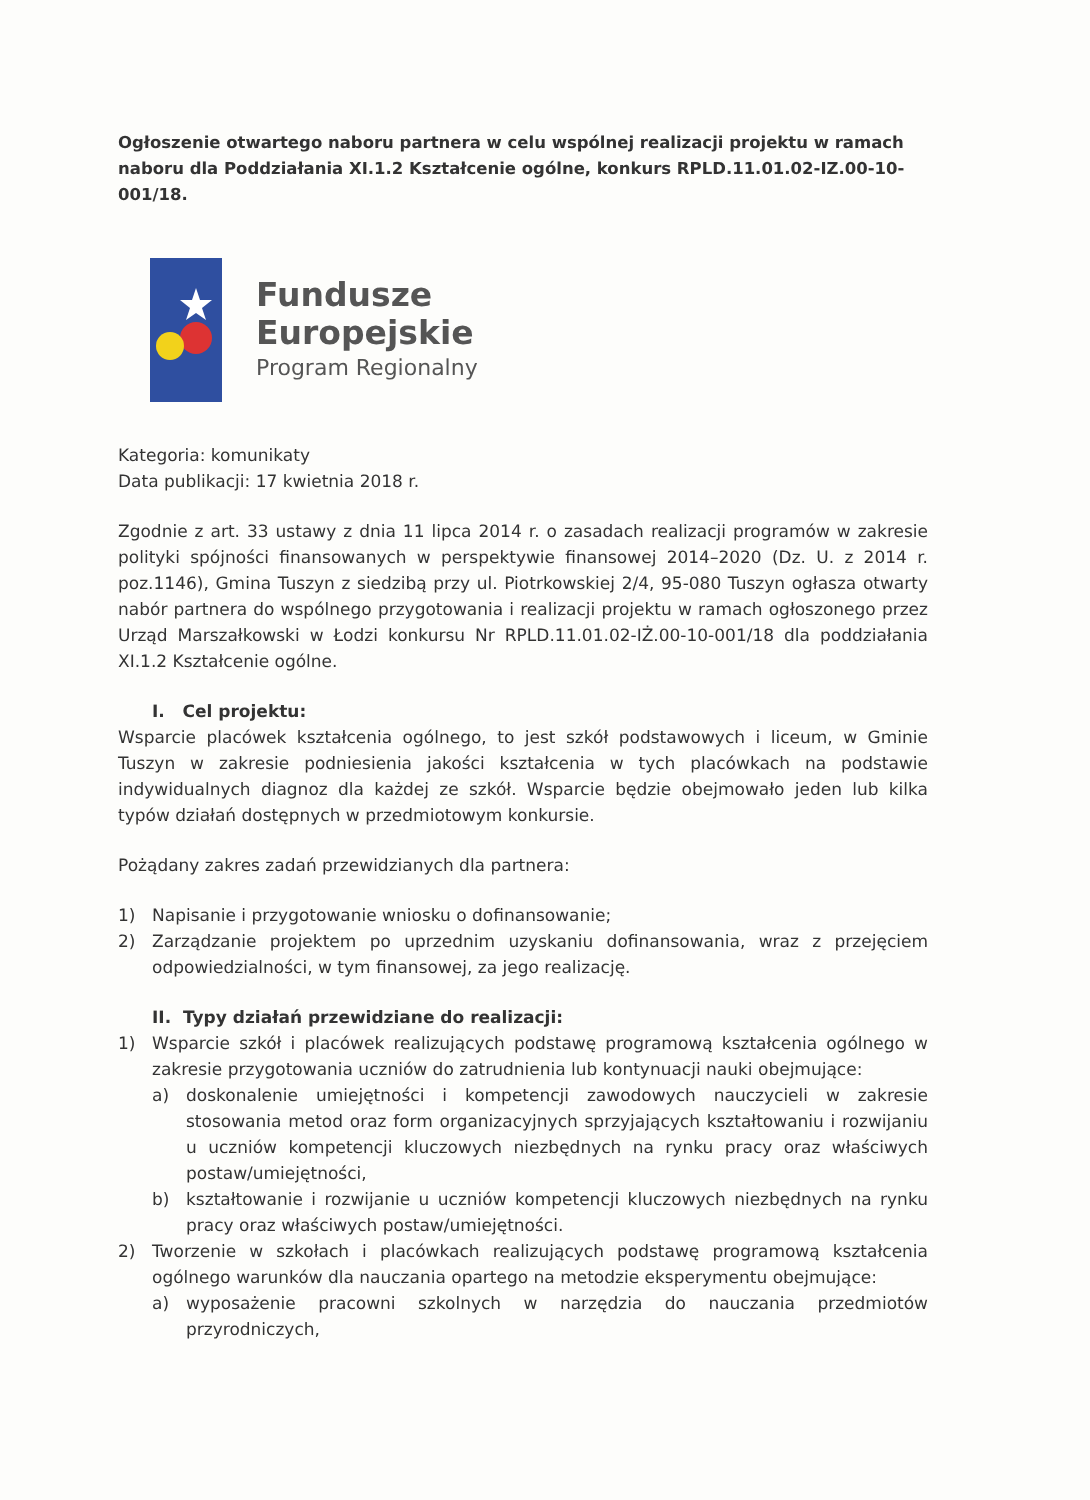Ogłoszenie otwartego naboru partnera w celu wspólnej realizacji projektu w ramach naboru dla Poddziałania XI.1.2 Kształcenie ogólne, konkurs RPLD.11.01.02-IZ.00-10-001/18.
Fundusze
Europejskie
Program Regionalny
Kategoria: komunikaty
Data publikacji: 17 kwietnia 2018 r.
Zgodnie z art. 33 ustawy z dnia 11 lipca 2014 r. o zasadach realizacji programów w zakresie polityki spójności finansowanych w perspektywie finansowej 2014–2020 (Dz. U. z 2014 r. poz.1146), Gmina Tuszyn z siedzibą przy ul. Piotrkowskiej 2/4, 95-080 Tuszyn ogłasza otwarty nabór partnera do wspólnego przygotowania i realizacji projektu w ramach ogłoszonego przez Urząd Marszałkowski w Łodzi konkursu Nr RPLD.11.01.02-IŻ.00-10-001/18 dla poddziałania XI.1.2 Kształcenie ogólne.
I. Cel projektu:
Wsparcie placówek kształcenia ogólnego, to jest szkół podstawowych i liceum, w Gminie Tuszyn w zakresie podniesienia jakości kształcenia w tych placówkach na podstawie indywidualnych diagnoz dla każdej ze szkół. Wsparcie będzie obejmowało jeden lub kilka typów działań dostępnych w przedmiotowym konkursie.
Pożądany zakres zadań przewidzianych dla partnera:
1) Napisanie i przygotowanie wniosku o dofinansowanie;
2) Zarządzanie projektem po uprzednim uzyskaniu dofinansowania, wraz z przejęciem odpowiedzialności, w tym finansowej, za jego realizację.
II. Typy działań przewidziane do realizacji:
1) Wsparcie szkół i placówek realizujących podstawę programową kształcenia ogólnego w zakresie przygotowania uczniów do zatrudnienia lub kontynuacji nauki obejmujące:
a) doskonalenie umiejętności i kompetencji zawodowych nauczycieli w zakresie stosowania metod oraz form organizacyjnych sprzyjających kształtowaniu i rozwijaniu u uczniów kompetencji kluczowych niezbędnych na rynku pracy oraz właściwych postaw/umiejętności,
b) kształtowanie i rozwijanie u uczniów kompetencji kluczowych niezbędnych na rynku pracy oraz właściwych postaw/umiejętności.
2) Tworzenie w szkołach i placówkach realizujących podstawę programową kształcenia ogólnego warunków dla nauczania opartego na metodzie eksperymentu obejmujące:
a) wyposażenie pracowni szkolnych w narzędzia do nauczania przedmiotów przyrodniczych,